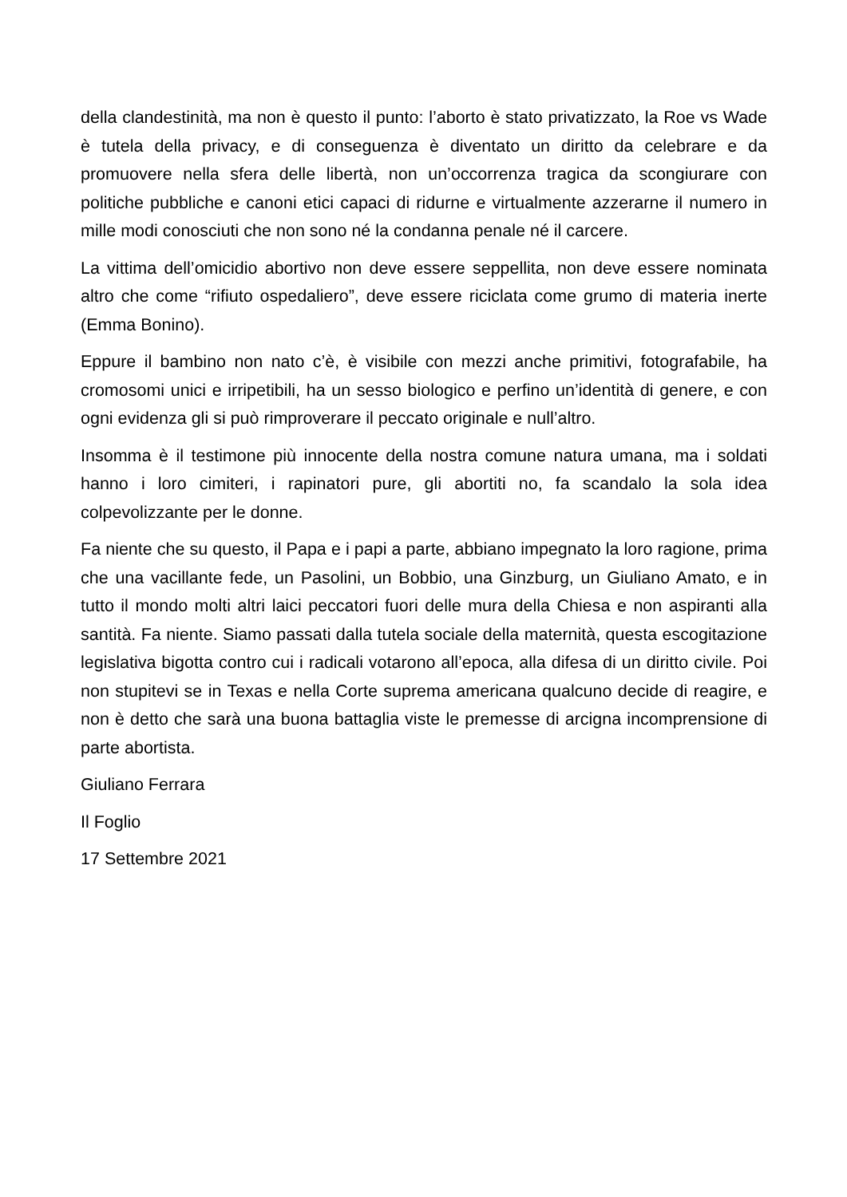della clandestinità, ma non è questo il punto: l’aborto è stato privatizzato, la Roe vs Wade è tutela della privacy, e di conseguenza è diventato un diritto da celebrare e da promuovere nella sfera delle libertà, non un’occorrenza tragica da scongiurare con politiche pubbliche e canoni etici capaci di ridurne e virtualmente azzerarne il numero in mille modi conosciuti che non sono né la condanna penale né il carcere.
La vittima dell’omicidio abortivo non deve essere seppellita, non deve essere nominata altro che come “rifiuto ospedaliero”, deve essere riciclata come grumo di materia inerte (Emma Bonino).
Eppure il bambino non nato c’è, è visibile con mezzi anche primitivi, fotografabile, ha cromosomi unici e irripetibili, ha un sesso biologico e perfino un’identità di genere, e con ogni evidenza gli si può rimproverare il peccato originale e null’altro.
Insomma è il testimone più innocente della nostra comune natura umana, ma i soldati hanno i loro cimiteri, i rapinatori pure, gli abortiti no, fa scandalo la sola idea colpevolizzante per le donne.
Fa niente che su questo, il Papa e i papi a parte, abbiano impegnato la loro ragione, prima che una vacillante fede, un Pasolini, un Bobbio, una Ginzburg, un Giuliano Amato, e in tutto il mondo molti altri laici peccatori fuori delle mura della Chiesa e non aspiranti alla santità. Fa niente. Siamo passati dalla tutela sociale della maternità, questa escogitazione legislativa bigotta contro cui i radicali votarono all’epoca, alla difesa di un diritto civile. Poi non stupitevi se in Texas e nella Corte suprema americana qualcuno decide di reagire, e non è detto che sarà una buona battaglia viste le premesse di arcigna incomprensione di parte abortista.
Giuliano Ferrara
Il Foglio
17 Settembre 2021